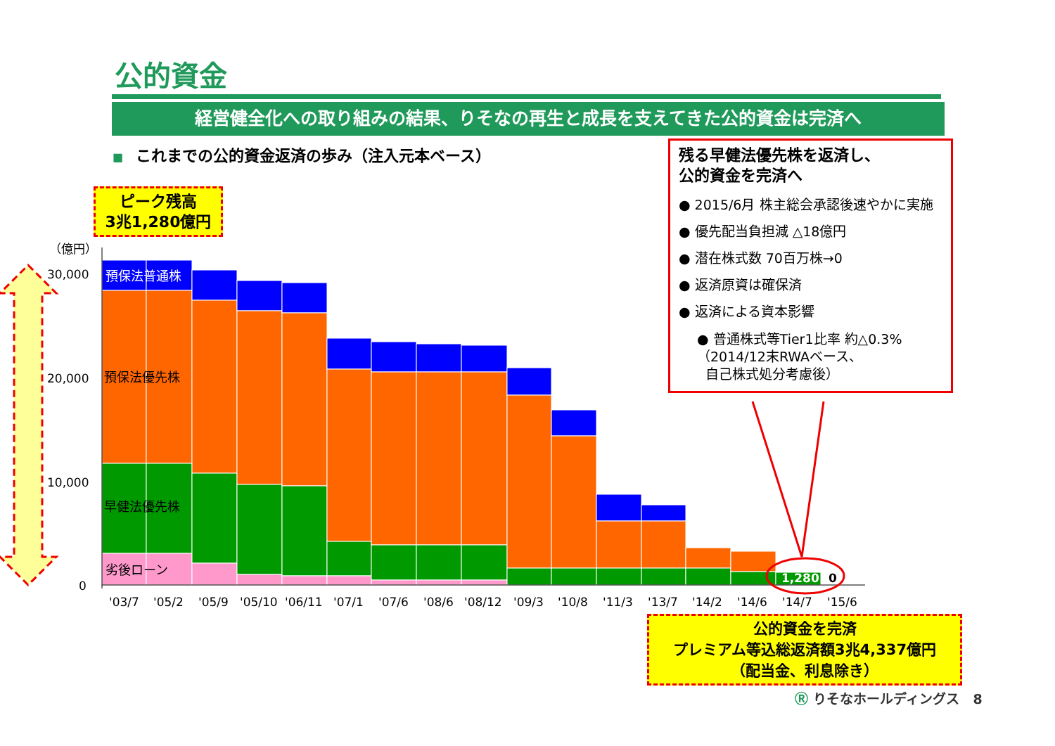公的資金
経営健全化への取り組みの結果、りそなの再生と成長を支えてきた公的資金は完済へ
■ これまでの公的資金返済の歩み（注入元本ベース）
ピーク残高
3兆1,280億円
（億円）
30,000
20,000
10,000
0
預保法普通株
預保法優先株
早健法優先株
劣後ローン
1,280
0
'03/7
'05/2
'05/9
'05/10
'06/11
'07/1
'07/6
'08/6
'08/12
'09/3
'10/8
'11/3
'13/7
'14/2
'14/6
'14/7
'15/6
残る早健法優先株を返済し、
公的資金を完済へ
● 2015/6月 株主総会承認後速やかに実施
● 優先配当負担減 △18億円
● 潜在株式数 70百万株→0
● 返済原資は確保済
● 返済による資本影響
● 普通株式等Tier1比率 約△0.3%
（2014/12末RWAベース、
自己株式処分考慮後）
公的資金を完済
プレミアム等込総返済額3兆4,337億円
（配当金、利息除き）
Ⓡ りそなホールディングス 8